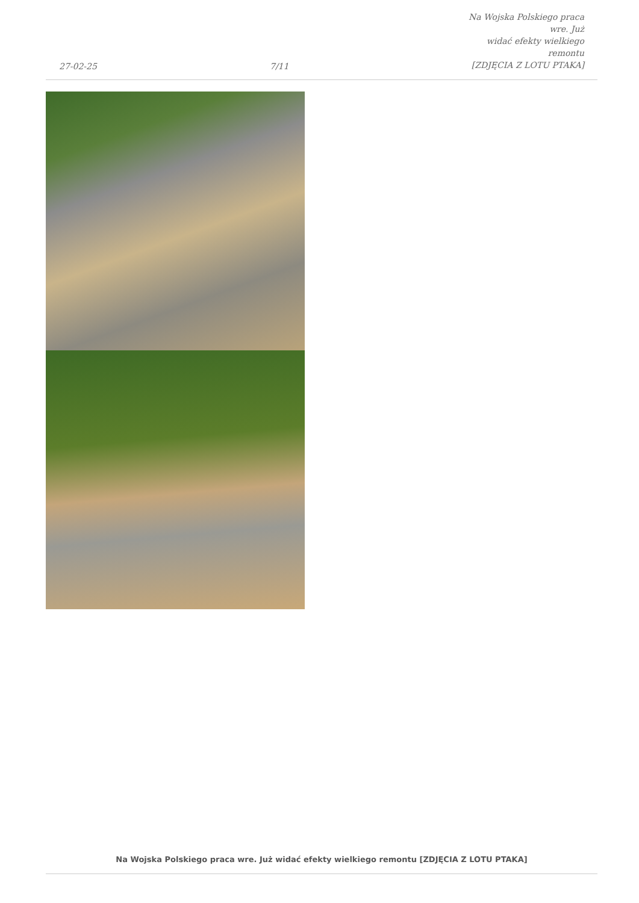27-02-25
7/11
Na Wojska Polskiego praca wre. Już
widać efekty wielkiego remontu
[ZDJĘCIA Z LOTU PTAKA]
Na Wojska Polskiego praca wre. Już widać efekty wielkiego remontu [ZDJĘCIA Z LOTU PTAKA]